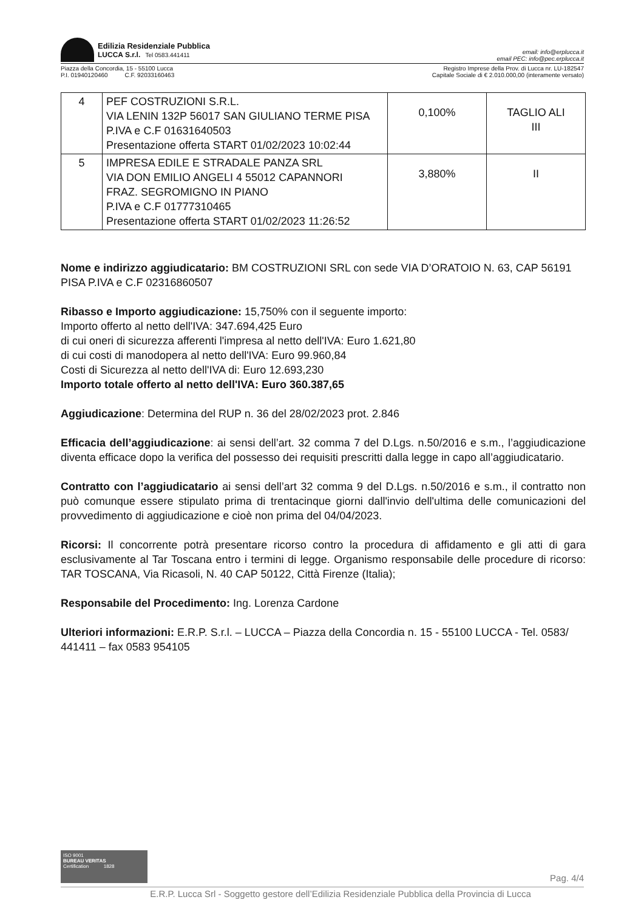Edilizia Residenziale Pubblica
LUCCA S.r.l. Tel 0583.441411
email: info@erplucca.it
email PEC: info@pec.erplucca.it
Piazza della Concordia, 15 - 55100 Lucca
P.I. 01940120460 C.F. 92033160463
Registro Imprese della Prov. di Lucca nr. LU-182547
Capitale Sociale di € 2.010.000,00 (interamente versato)
| 4 | PEF COSTRUZIONI S.R.L. VIA LENIN 132P 56017 SAN GIULIANO TERME PISA P.IVA e C.F 01631640503 Presentazione offerta START 01/02/2023 10:02:44 | 0,100% | TAGLIO ALI III |
| 5 | IMPRESA EDILE E STRADALE PANZA SRL VIA DON EMILIO ANGELI 4 55012 CAPANNORI FRAZ. SEGROMIGNO IN PIANO P.IVA e C.F 01777310465 Presentazione offerta START 01/02/2023 11:26:52 | 3,880% | II |
Nome e indirizzo aggiudicatario: BM COSTRUZIONI SRL con sede VIA D’ORATOIO N. 63, CAP 56191 PISA P.IVA e C.F 02316860507
Ribasso e Importo aggiudicazione: 15,750% con il seguente importo:
Importo offerto al netto dell'IVA: 347.694,425 Euro
di cui oneri di sicurezza afferenti l'impresa al netto dell'IVA: Euro 1.621,80
di cui costi di manodopera al netto dell'IVA: Euro 99.960,84
Costi di Sicurezza al netto dell'IVA di: Euro 12.693,230
Importo totale offerto al netto dell'IVA: Euro 360.387,65
Aggiudicazione: Determina del RUP n. 36 del 28/02/2023 prot. 2.846
Efficacia dell’aggiudicazione: ai sensi dell’art. 32 comma 7 del D.Lgs. n.50/2016 e s.m., l’aggiudicazione diventa efficace dopo la verifica del possesso dei requisiti prescritti dalla legge in capo all’aggiudicatario.
Contratto con l’aggiudicatario ai sensi dell’art 32 comma 9 del D.Lgs. n.50/2016 e s.m., il contratto non può comunque essere stipulato prima di trentacinque giorni dall'invio dell'ultima delle comunicazioni del provvedimento di aggiudicazione e cioè non prima del 04/04/2023.
Ricorsi: Il concorrente potrà presentare ricorso contro la procedura di affidamento e gli atti di gara esclusivamente al Tar Toscana entro i termini di legge. Organismo responsabile delle procedure di ricorso: TAR TOSCANA, Via Ricasoli, N. 40 CAP 50122, Città Firenze (Italia);
Responsabile del Procedimento: Ing. Lorenza Cardone
Ulteriori informazioni: E.R.P. S.r.l. – LUCCA – Piazza della Concordia n. 15 - 55100 LUCCA - Tel. 0583/ 441411 – fax 0583 954105
ISO 9001
BUREAU VERITAS
Certification 1828
Pag. 4/4
E.R.P. Lucca Srl - Soggetto gestore dell’Edilizia Residenziale Pubblica della Provincia di Lucca